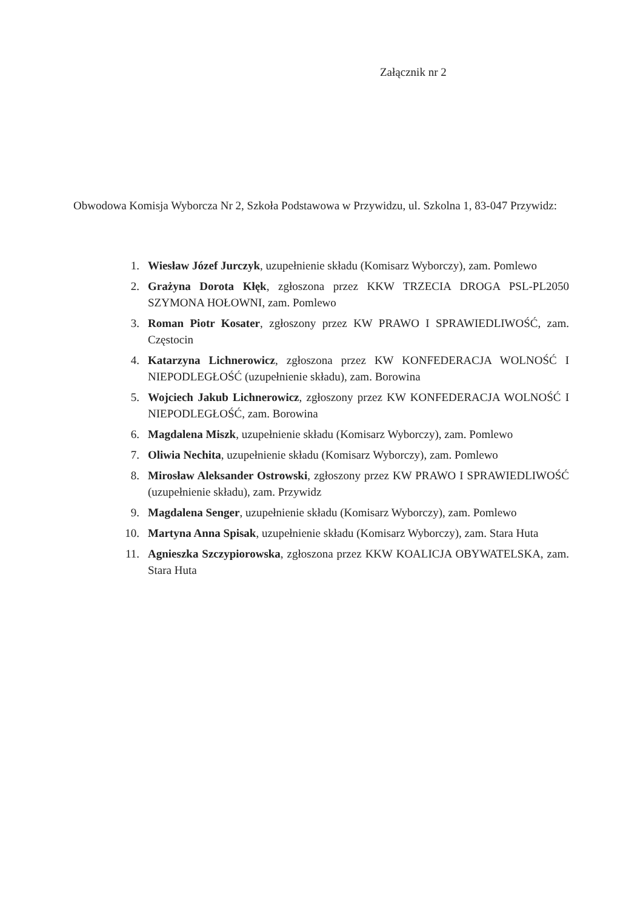Załącznik nr 2
Obwodowa Komisja Wyborcza Nr 2, Szkoła Podstawowa w Przywidzu, ul. Szkolna 1, 83-047 Przywidz:
1. Wiesław Józef Jurczyk, uzupełnienie składu (Komisarz Wyborczy), zam. Pomlewo
2. Grażyna Dorota Kłęk, zgłoszona przez KKW TRZECIA DROGA PSL-PL2050 SZYMONA HOŁOWNI, zam. Pomlewo
3. Roman Piotr Kosater, zgłoszony przez KW PRAWO I SPRAWIEDLIWOŚĆ, zam. Częstocin
4. Katarzyna Lichnerowicz, zgłoszona przez KW KONFEDERACJA WOLNOŚĆ I NIEPODLEGŁOŚĆ (uzupełnienie składu), zam. Borowina
5. Wojciech Jakub Lichnerowicz, zgłoszony przez KW KONFEDERACJA WOLNOŚĆ I NIEPODLEGŁOŚĆ, zam. Borowina
6. Magdalena Miszk, uzupełnienie składu (Komisarz Wyborczy), zam. Pomlewo
7. Oliwia Nechita, uzupełnienie składu (Komisarz Wyborczy), zam. Pomlewo
8. Mirosław Aleksander Ostrowski, zgłoszony przez KW PRAWO I SPRAWIEDLIWOŚĆ (uzupełnienie składu), zam. Przywidz
9. Magdalena Senger, uzupełnienie składu (Komisarz Wyborczy), zam. Pomlewo
10. Martyna Anna Spisak, uzupełnienie składu (Komisarz Wyborczy), zam. Stara Huta
11. Agnieszka Szczypiorowska, zgłoszona przez KKW KOALICJA OBYWATELSKA, zam. Stara Huta